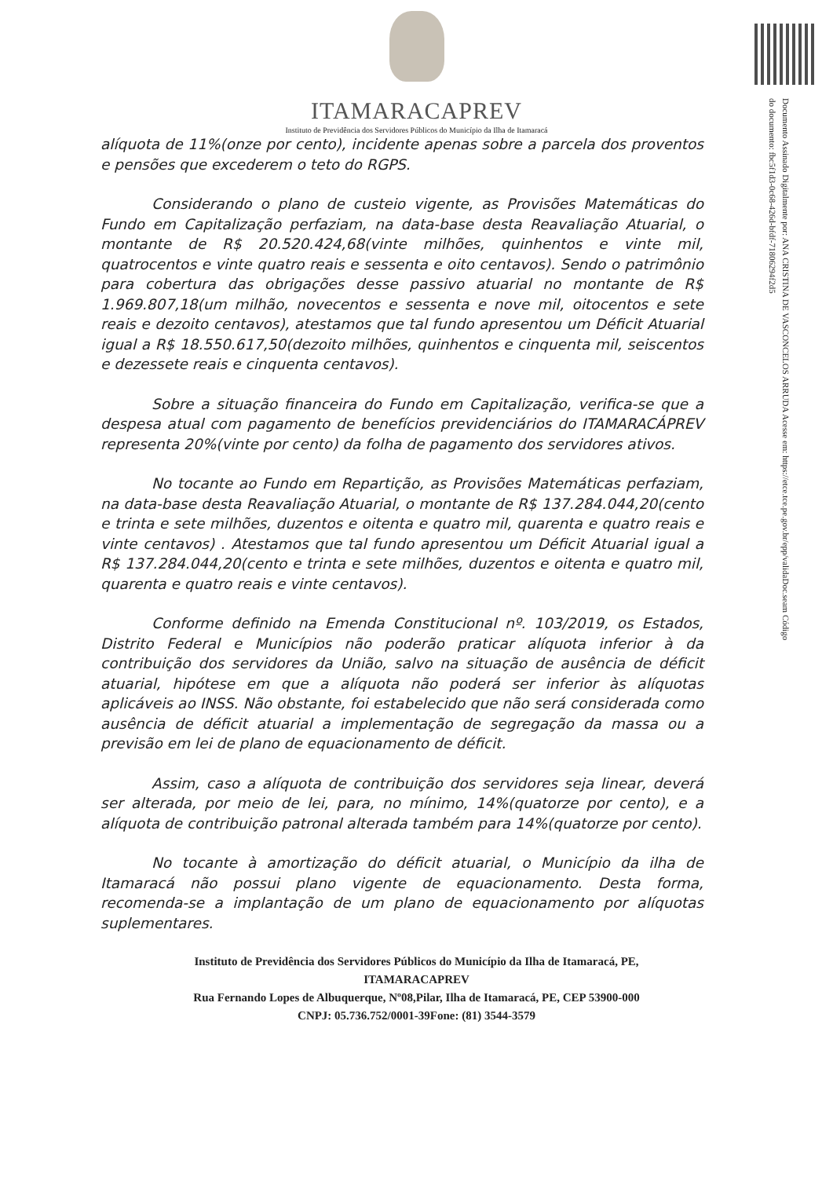Documento Assinado Digitalmente por: ANA CRISTINA DE VASCONCELOS ARRUDA Acesse em: https://etce.tce.pe.gov.br/epp/validaDoc.seam Código do documento: fbc5f1d3-0c68-426d-bfdf-71806294f2d5
ITAMARACAPREV
Instituto de Previdência dos Servidores Públicos do Município da Ilha de Itamaracá
alíquota de 11%(onze por cento), incidente apenas sobre a parcela dos proventos e pensões que excederem o teto do RGPS.
Considerando o plano de custeio vigente, as Provisões Matemáticas do Fundo em Capitalização perfaziam, na data-base desta Reavaliação Atuarial, o montante de R$ 20.520.424,68(vinte milhões, quinhentos e vinte mil, quatrocentos e vinte quatro reais e sessenta e oito centavos). Sendo o patrimônio para cobertura das obrigações desse passivo atuarial no montante de R$ 1.969.807,18(um milhão, novecentos e sessenta e nove mil, oitocentos e sete reais e dezoito centavos), atestamos que tal fundo apresentou um Déficit Atuarial igual a R$ 18.550.617,50(dezoito milhões, quinhentos e cinquenta mil, seiscentos e dezessete reais e cinquenta centavos).
Sobre a situação financeira do Fundo em Capitalização, verifica-se que a despesa atual com pagamento de benefícios previdenciários do ITAMARACÁPREV representa 20%(vinte por cento) da folha de pagamento dos servidores ativos.
No tocante ao Fundo em Repartição, as Provisões Matemáticas perfaziam, na data-base desta Reavaliação Atuarial, o montante de R$ 137.284.044,20(cento e trinta e sete milhões, duzentos e oitenta e quatro mil, quarenta e quatro reais e vinte centavos) . Atestamos que tal fundo apresentou um Déficit Atuarial igual a R$ 137.284.044,20(cento e trinta e sete milhões, duzentos e oitenta e quatro mil, quarenta e quatro reais e vinte centavos).
Conforme definido na Emenda Constitucional nº. 103/2019, os Estados, Distrito Federal e Municípios não poderão praticar alíquota inferior à da contribuição dos servidores da União, salvo na situação de ausência de déficit atuarial, hipótese em que a alíquota não poderá ser inferior às alíquotas aplicáveis ao INSS. Não obstante, foi estabelecido que não será considerada como ausência de déficit atuarial a implementação de segregação da massa ou a previsão em lei de plano de equacionamento de déficit.
Assim, caso a alíquota de contribuição dos servidores seja linear, deverá ser alterada, por meio de lei, para, no mínimo, 14%(quatorze por cento), e a alíquota de contribuição patronal alterada também para 14%(quatorze por cento).
No tocante à amortização do déficit atuarial, o Município da ilha de Itamaracá não possui plano vigente de equacionamento. Desta forma, recomenda-se a implantação de um plano de equacionamento por alíquotas suplementares.
Instituto de Previdência dos Servidores Públicos do Município da Ilha de Itamaracá, PE,
ITAMARACAPREV
Rua Fernando Lopes de Albuquerque, Nº08,Pilar, Ilha de Itamaracá, PE, CEP 53900-000
CNPJ: 05.736.752/0001-39Fone: (81) 3544-3579